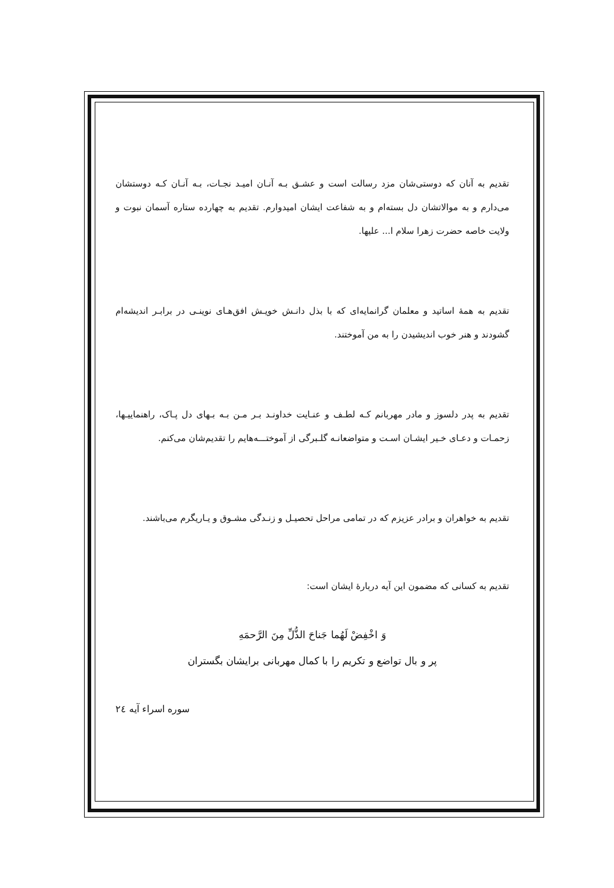تقدیم به آنان که دوستی‌شان مزد رسالت است و عشـق بـه آنـان امیـد نجـات، بـه آنـان کـه دوستشان می‌دارم و به موالاتشان دل بسته‌ام و به شفاعت ایشان امیدوارم. تقدیم به چهارده ستاره آسمان نبوت و ولایت خاصه حضرت زهرا سلام ا... علیها.
تقدیم به همهٔ اساتید و معلمان گرانمایه‌ای که با بذل دانـش خویـش افق‌هـای نوینـی در برابـر اندیشه‌ام گشودند و هنر خوب اندیشیدن را به من آموختند.
تقدیم به پدر دلسوز و مادر مهربانم کـه لطـف و عنـایت خداونـد بـر مـن بـه بـهای دل پـاک، راهنماییـها، زحمـات و دعـای خـیر ایشـان اسـت و متواضعانـه گلـبرگی از آموختـــه‌هایم را تقدیم‌شان می‌کنم.
تقدیم به خواهران و برادر عزیزم که در تمامی مراحل تحصیـل و زنـدگی مشـوق و یـاریگرم می‌باشند.
تقدیم به کسانی که مضمون این آیه دربارهٔ ایشان است:
وَ اخْفِضْ لَهُما جَناحَ الذُّلِّ مِنَ الرَّحمَهِ
پر و بال تواضع و تکریم را با کمال مهربانی برایشان بگستران
سوره اسراء آیه ٢٤